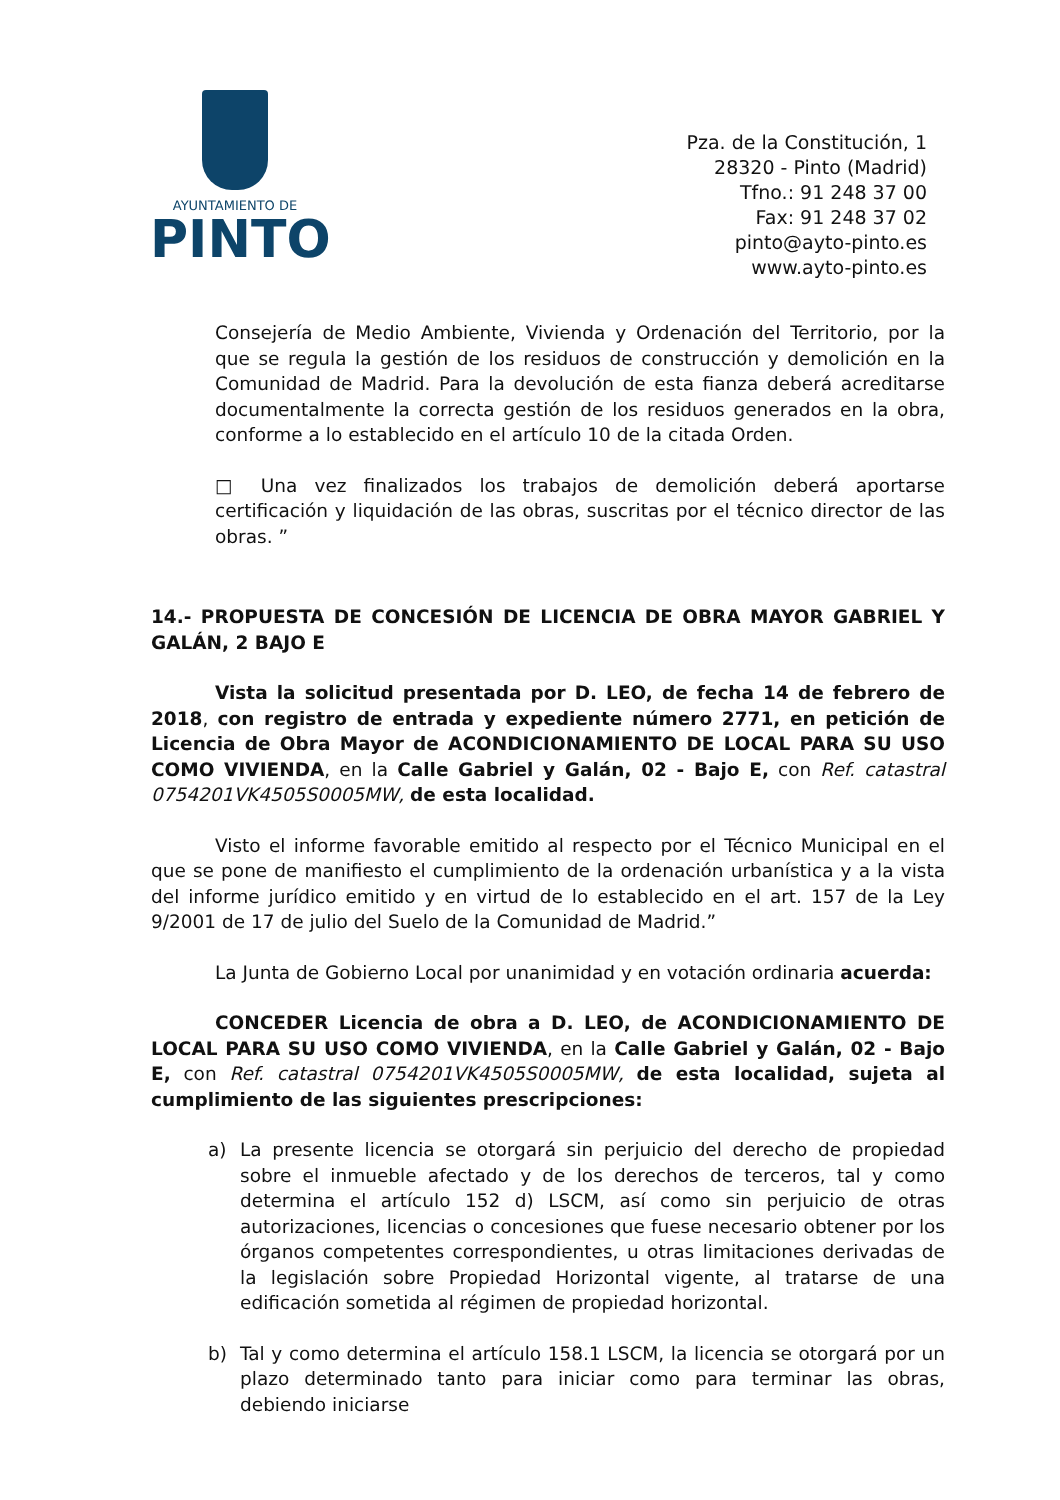AYUNTAMIENTO DE
PINTO
Pza. de la Constitución, 1
28320 - Pinto (Madrid)
Tfno.: 91 248 37 00
Fax: 91 248 37 02
pinto@ayto-pinto.es
www.ayto-pinto.es
Consejería de Medio Ambiente, Vivienda y Ordenación del Territorio, por la que se regula la gestión de los residuos de construcción y demolición en la Comunidad de Madrid. Para la devolución de esta fianza deberá acreditarse documentalmente la correcta gestión de los residuos generados en la obra, conforme a lo establecido en el artículo 10 de la citada Orden.
□ Una vez finalizados los trabajos de demolición deberá aportarse certificación y liquidación de las obras, suscritas por el técnico director de las obras. ”
14.- PROPUESTA DE CONCESIÓN DE LICENCIA DE OBRA MAYOR GABRIEL Y GALÁN, 2 BAJO E
Vista la solicitud presentada por D. LEO, de fecha 14 de febrero de 2018, con registro de entrada y expediente número 2771, en petición de Licencia de Obra Mayor de ACONDICIONAMIENTO DE LOCAL PARA SU USO COMO VIVIENDA, en la Calle Gabriel y Galán, 02 - Bajo E, con Ref. catastral 0754201VK4505S0005MW, de esta localidad.
Visto el informe favorable emitido al respecto por el Técnico Municipal en el que se pone de manifiesto el cumplimiento de la ordenación urbanística y a la vista del informe jurídico emitido y en virtud de lo establecido en el art. 157 de la Ley 9/2001 de 17 de julio del Suelo de la Comunidad de Madrid.”
La Junta de Gobierno Local por unanimidad y en votación ordinaria acuerda:
CONCEDER Licencia de obra a D. LEO, de ACONDICIONAMIENTO DE LOCAL PARA SU USO COMO VIVIENDA, en la Calle Gabriel y Galán, 02 - Bajo E, con Ref. catastral 0754201VK4505S0005MW, de esta localidad, sujeta al cumplimiento de las siguientes prescripciones:
a) La presente licencia se otorgará sin perjuicio del derecho de propiedad sobre el inmueble afectado y de los derechos de terceros, tal y como determina el artículo 152 d) LSCM, así como sin perjuicio de otras autorizaciones, licencias o concesiones que fuese necesario obtener por los órganos competentes correspondientes, u otras limitaciones derivadas de la legislación sobre Propiedad Horizontal vigente, al tratarse de una edificación sometida al régimen de propiedad horizontal.
b) Tal y como determina el artículo 158.1 LSCM, la licencia se otorgará por un plazo determinado tanto para iniciar como para terminar las obras, debiendo iniciarse